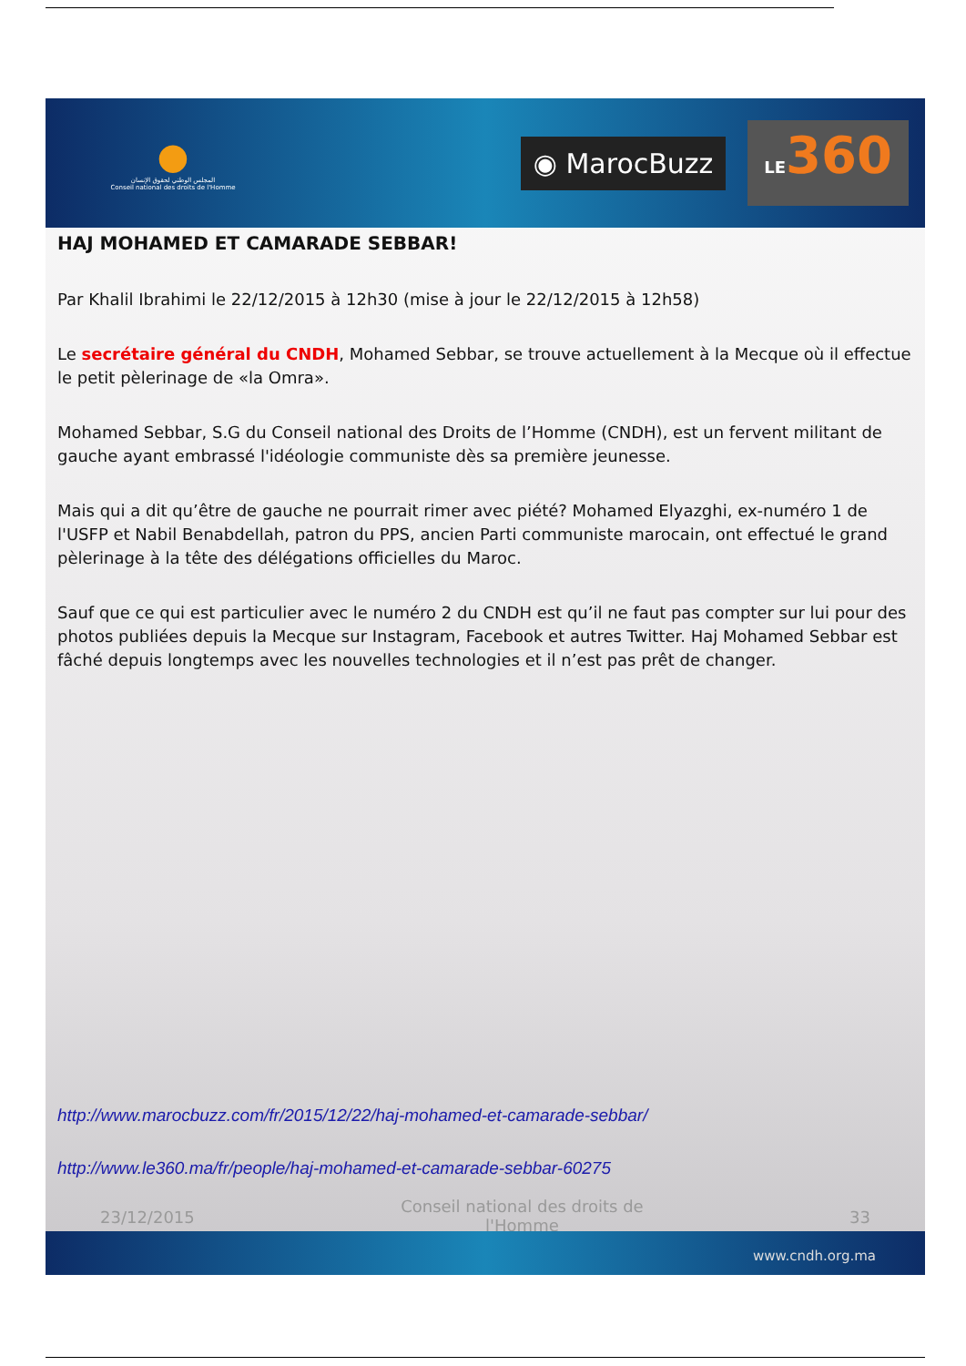●
المجلس الوطني لحقوق الإنسان
Conseil national des droits de l'Homme
◉ MarocBuzz
LE360
HAJ MOHAMED ET CAMARADE SEBBAR!
Par Khalil Ibrahimi le 22/12/2015 à 12h30 (mise à jour le 22/12/2015 à 12h58)
Le secrétaire général du CNDH, Mohamed Sebbar, se trouve actuellement à la Mecque où il effectue le petit pèlerinage de «la Omra».
Mohamed Sebbar, S.G du Conseil national des Droits de l’Homme (CNDH), est un fervent militant de gauche ayant embrassé l'idéologie communiste dès sa première jeunesse.
Mais qui a dit qu’être de gauche ne pourrait rimer avec piété? Mohamed Elyazghi, ex-numéro 1 de l'USFP et Nabil Benabdellah, patron du PPS, ancien Parti communiste marocain, ont effectué le grand pèlerinage à la tête des délégations officielles du Maroc.
Sauf que ce qui est particulier avec le numéro 2 du CNDH est qu’il ne faut pas compter sur lui pour des photos publiées depuis la Mecque sur Instagram, Facebook et autres Twitter. Haj Mohamed Sebbar est fâché depuis longtemps avec les nouvelles technologies et il n’est pas prêt de changer.
http://www.marocbuzz.com/fr/2015/12/22/haj-mohamed-et-camarade-sebbar/
http://www.le360.ma/fr/people/haj-mohamed-et-camarade-sebbar-60275
23/12/2015 Conseil national des droits de
l'Homme 33
www.cndh.org.ma